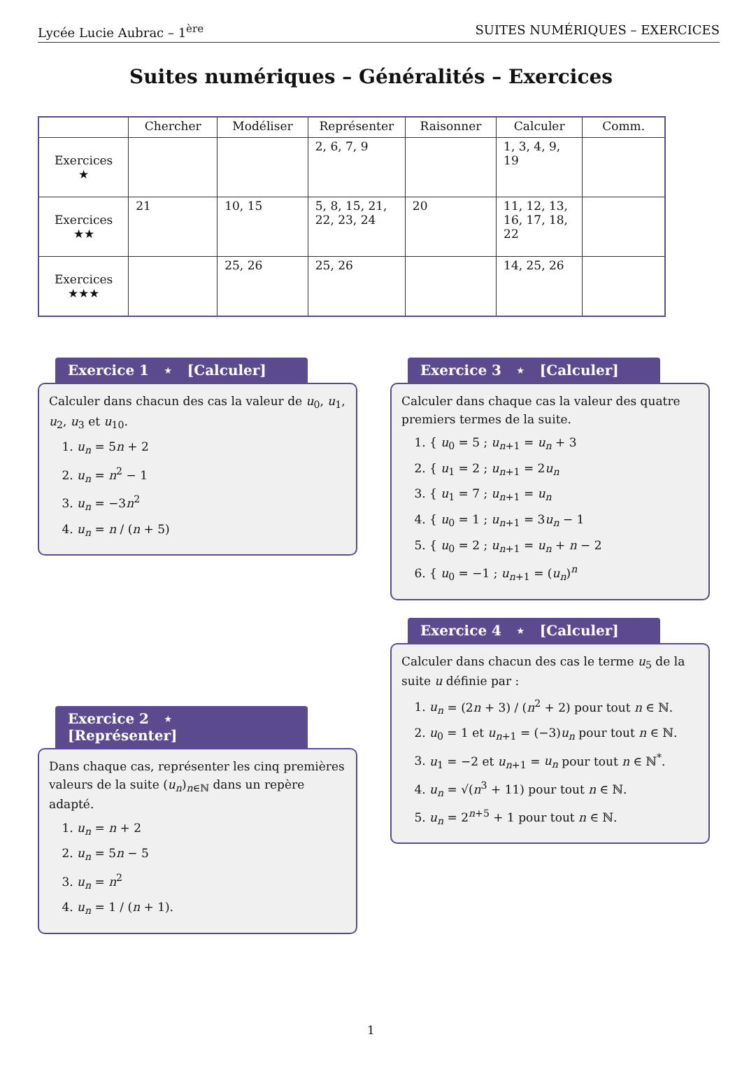Lycée Lucie Aubrac – 1<sup>ère</sup> SUITES NUMÉRIQUES – EXERCICES
Suites numériques – Généralités – Exercices
| | Chercher | Modéliser | Représenter | Raisonner | Calculer | Comm. |
| --- | --- | --- | --- | --- | --- | --- |
| Exercices ★ | | | 2, 6, 7, 9 | | 1, 3, 4, 9, 19 | |
| Exercices ★★ | 21 | 10, 15 | 5, 8, 15, 21, 22, 23, 24 | 20 | 11, 12, 13, 16, 17, 18, 22 | |
| Exercices ★★★ | | 25, 26 | 25, 26 | | 14, 25, 26 | |
Exercice 1 ⋆ [Calculer]
Calculer dans chacun des cas la valeur de u<sub>0</sub>, u<sub>1</sub>, u<sub>2</sub>, u<sub>3</sub> et u<sub>10</sub>.
1. u<sub>n</sub> = 5n + 2
2. u<sub>n</sub> = n<sup>2</sup> − 1
3. u<sub>n</sub> = −3n<sup>2</sup>
4. u<sub>n</sub> = n / (n + 5)
Exercice 2 ⋆ [Représenter]
Dans chaque cas, représenter les cinq premières valeurs de la suite (u<sub>n</sub>)<sub>n∈ℕ</sub> dans un repère adapté.
1. u<sub>n</sub> = n + 2
2. u<sub>n</sub> = 5n − 5
3. u<sub>n</sub> = n<sup>2</sup>
4. u<sub>n</sub> = 1 / (n + 1).
Exercice 3 ⋆ [Calculer]
Calculer dans chaque cas la valeur des quatre premiers termes de la suite.
1. { u<sub>0</sub> = 5 ; u<sub>n+1</sub> = u<sub>n</sub> + 3
2. { u<sub>1</sub> = 2 ; u<sub>n+1</sub> = 2u<sub>n</sub>
3. { u<sub>1</sub> = 7 ; u<sub>n+1</sub> = u<sub>n</sub>
4. { u<sub>0</sub> = 1 ; u<sub>n+1</sub> = 3u<sub>n</sub> − 1
5. { u<sub>0</sub> = 2 ; u<sub>n+1</sub> = u<sub>n</sub> + n − 2
6. { u<sub>0</sub> = −1 ; u<sub>n+1</sub> = (u<sub>n</sub>)<sup>n</sup>
Exercice 4 ⋆ [Calculer]
Calculer dans chacun des cas le terme u<sub>5</sub> de la suite u définie par :
1. u<sub>n</sub> = (2n + 3) / (n<sup>2</sup> + 2) pour tout n ∈ ℕ.
2. u<sub>0</sub> = 1 et u<sub>n+1</sub> = (−3)u<sub>n</sub> pour tout n ∈ ℕ.
3. u<sub>1</sub> = −2 et u<sub>n+1</sub> = u<sub>n</sub> pour tout n ∈ ℕ<sup>*</sup>.
4. u<sub>n</sub> = √(n<sup>3</sup> + 11) pour tout n ∈ ℕ.
5. u<sub>n</sub> = 2<sup>n+5</sup> + 1 pour tout n ∈ ℕ.
1